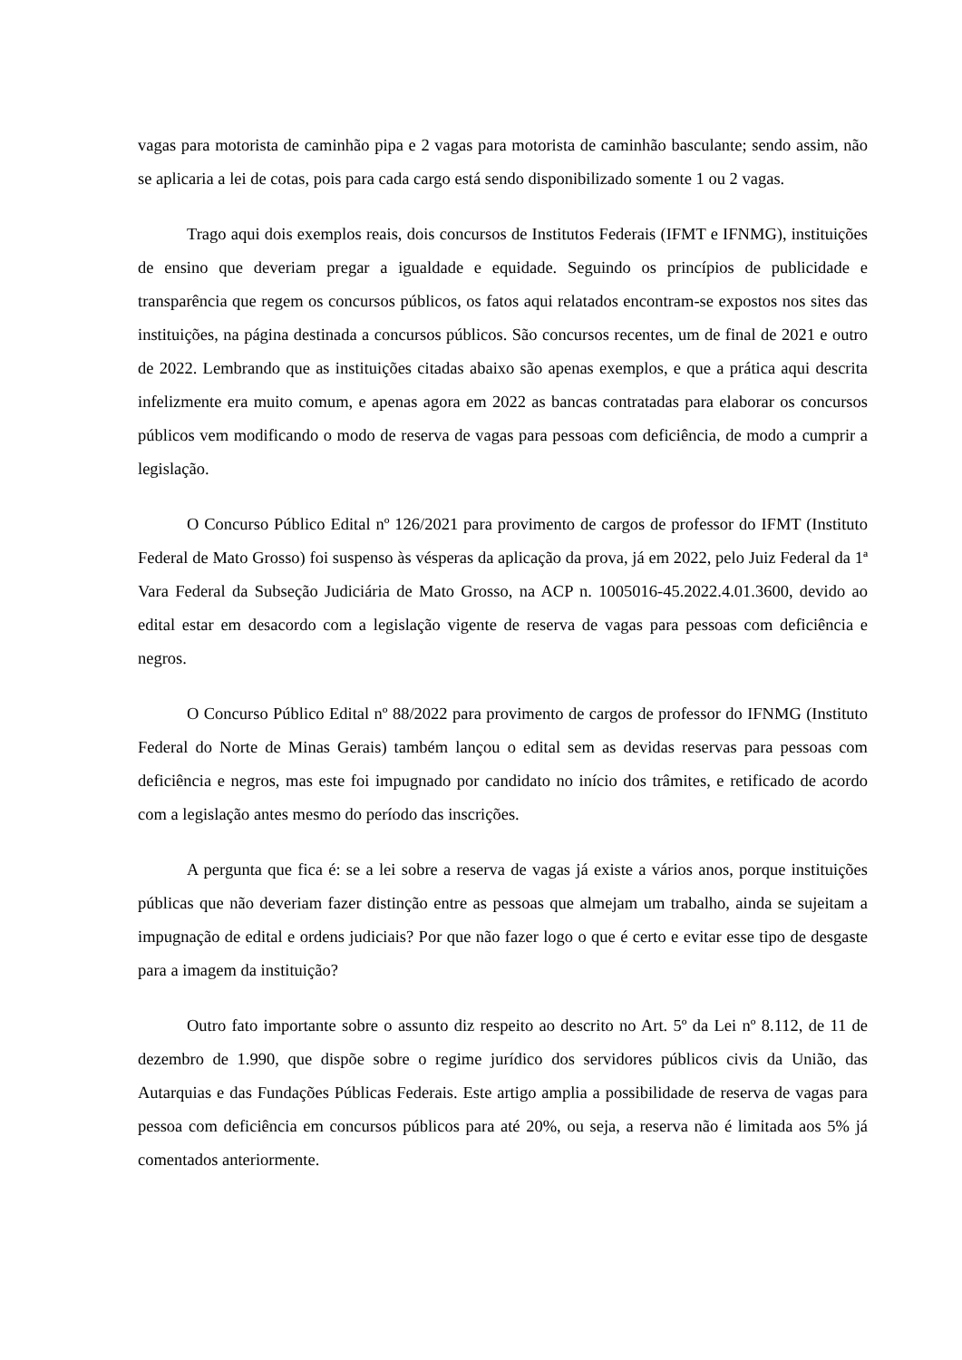vagas para motorista de caminhão pipa e 2 vagas para motorista de caminhão basculante; sendo assim, não se aplicaria a lei de cotas, pois para cada cargo está sendo disponibilizado somente 1 ou 2 vagas.
Trago aqui dois exemplos reais, dois concursos de Institutos Federais (IFMT e IFNMG), instituições de ensino que deveriam pregar a igualdade e equidade. Seguindo os princípios de publicidade e transparência que regem os concursos públicos, os fatos aqui relatados encontram-se expostos nos sites das instituições, na página destinada a concursos públicos. São concursos recentes, um de final de 2021 e outro de 2022. Lembrando que as instituições citadas abaixo são apenas exemplos, e que a prática aqui descrita infelizmente era muito comum, e apenas agora em 2022 as bancas contratadas para elaborar os concursos públicos vem modificando o modo de reserva de vagas para pessoas com deficiência, de modo a cumprir a legislação.
O Concurso Público Edital nº 126/2021 para provimento de cargos de professor do IFMT (Instituto Federal de Mato Grosso) foi suspenso às vésperas da aplicação da prova, já em 2022, pelo Juiz Federal da 1ª Vara Federal da Subseção Judiciária de Mato Grosso, na ACP n. 1005016-45.2022.4.01.3600, devido ao edital estar em desacordo com a legislação vigente de reserva de vagas para pessoas com deficiência e negros.
O Concurso Público Edital nº 88/2022 para provimento de cargos de professor do IFNMG (Instituto Federal do Norte de Minas Gerais) também lançou o edital sem as devidas reservas para pessoas com deficiência e negros, mas este foi impugnado por candidato no início dos trâmites, e retificado de acordo com a legislação antes mesmo do período das inscrições.
A pergunta que fica é: se a lei sobre a reserva de vagas já existe a vários anos, porque instituições públicas que não deveriam fazer distinção entre as pessoas que almejam um trabalho, ainda se sujeitam a impugnação de edital e ordens judiciais? Por que não fazer logo o que é certo e evitar esse tipo de desgaste para a imagem da instituição?
Outro fato importante sobre o assunto diz respeito ao descrito no Art. 5º da Lei nº 8.112, de 11 de dezembro de 1.990, que dispõe sobre o regime jurídico dos servidores públicos civis da União, das Autarquias e das Fundações Públicas Federais. Este artigo amplia a possibilidade de reserva de vagas para pessoa com deficiência em concursos públicos para até 20%, ou seja, a reserva não é limitada aos 5% já comentados anteriormente.